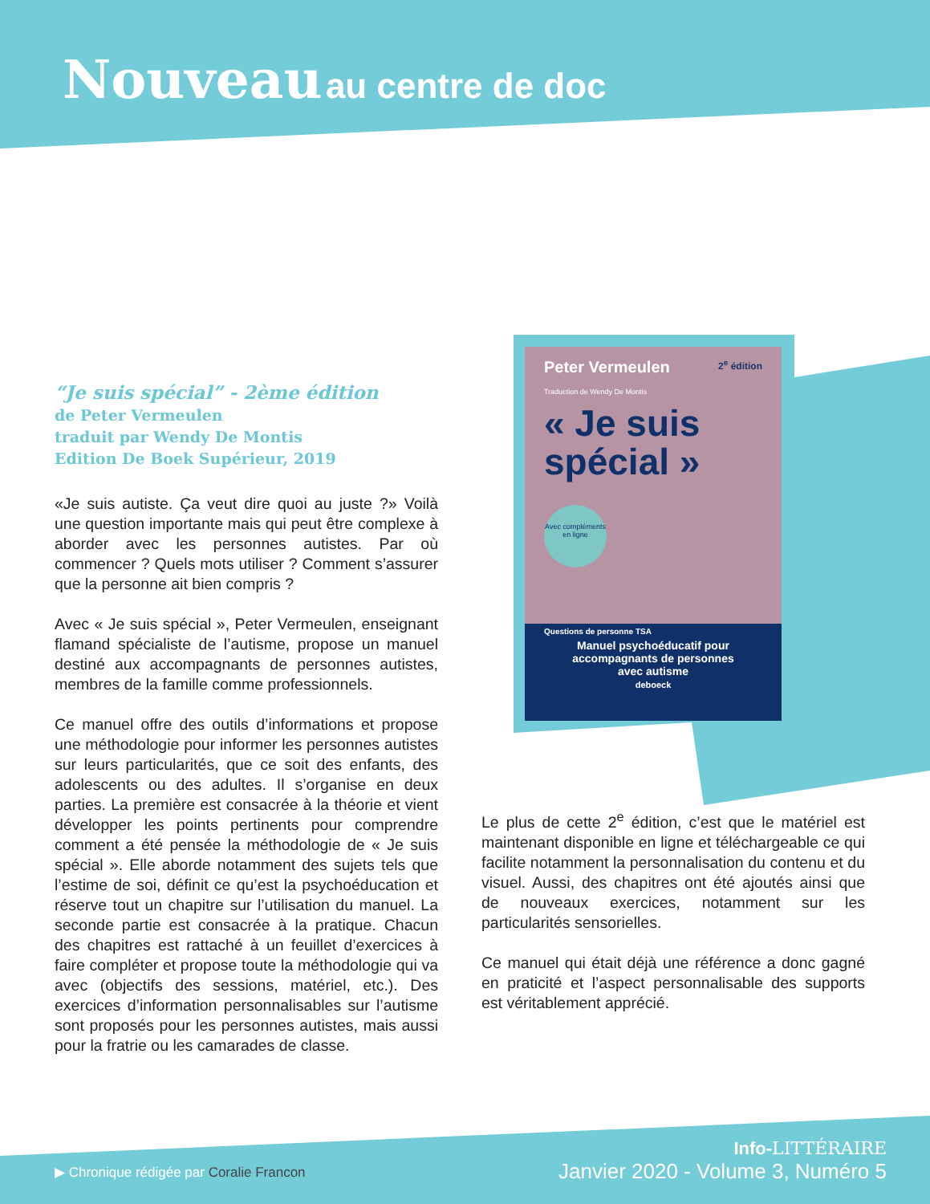Nouveau au centre de doc
Peter Vermeulen 2<sup>e</sup> édition
Traduction de Wendy De Montis
« Je suis spécial »
Avec compléments en ligne
Questions de personne TSA
Manuel psychoéducatif pour
accompagnants de personnes
avec autisme
deboeck
“Je suis spécial” - 2ème édition
de Peter Vermeulen
traduit par Wendy De Montis
Edition De Boek Supérieur, 2019
«Je suis autiste. Ça veut dire quoi au juste ?» Voilà une question importante mais qui peut être complexe à aborder avec les personnes autistes. Par où commencer ? Quels mots utiliser ? Comment s’assurer que la personne ait bien compris ?
Avec « Je suis spécial », Peter Vermeulen, enseignant flamand spécialiste de l’autisme, propose un manuel destiné aux accompagnants de personnes autistes, membres de la famille comme professionnels.
Ce manuel offre des outils d’informations et propose une méthodologie pour informer les personnes autistes sur leurs particularités, que ce soit des enfants, des adolescents ou des adultes. Il s’organise en deux parties. La première est consacrée à la théorie et vient développer les points pertinents pour comprendre comment a été pensée la méthodologie de « Je suis spécial ». Elle aborde notamment des sujets tels que l’estime de soi, définit ce qu’est la psychoéducation et réserve tout un chapitre sur l’utilisation du manuel. La seconde partie est consacrée à la pratique. Chacun des chapitres est rattaché à un feuillet d’exercices à faire compléter et propose toute la méthodologie qui va avec (objectifs des sessions, matériel, etc.). Des exercices d’information personnalisables sur l’autisme sont proposés pour les personnes autistes, mais aussi pour la fratrie ou les camarades de classe.
Le plus de cette 2<sup>e</sup> édition, c’est que le matériel est maintenant disponible en ligne et téléchargeable ce qui facilite notamment la personnalisation du contenu et du visuel. Aussi, des chapitres ont été ajoutés ainsi que de nouveaux exercices, notamment sur les particularités sensorielles.
Ce manuel qui était déjà une référence a donc gagné en praticité et l’aspect personnalisable des supports est véritablement apprécié.
▶ Chronique rédigée par Coralie Francon
Info-LITTÉRAIRE
Janvier 2020 - Volume 3, Numéro 5